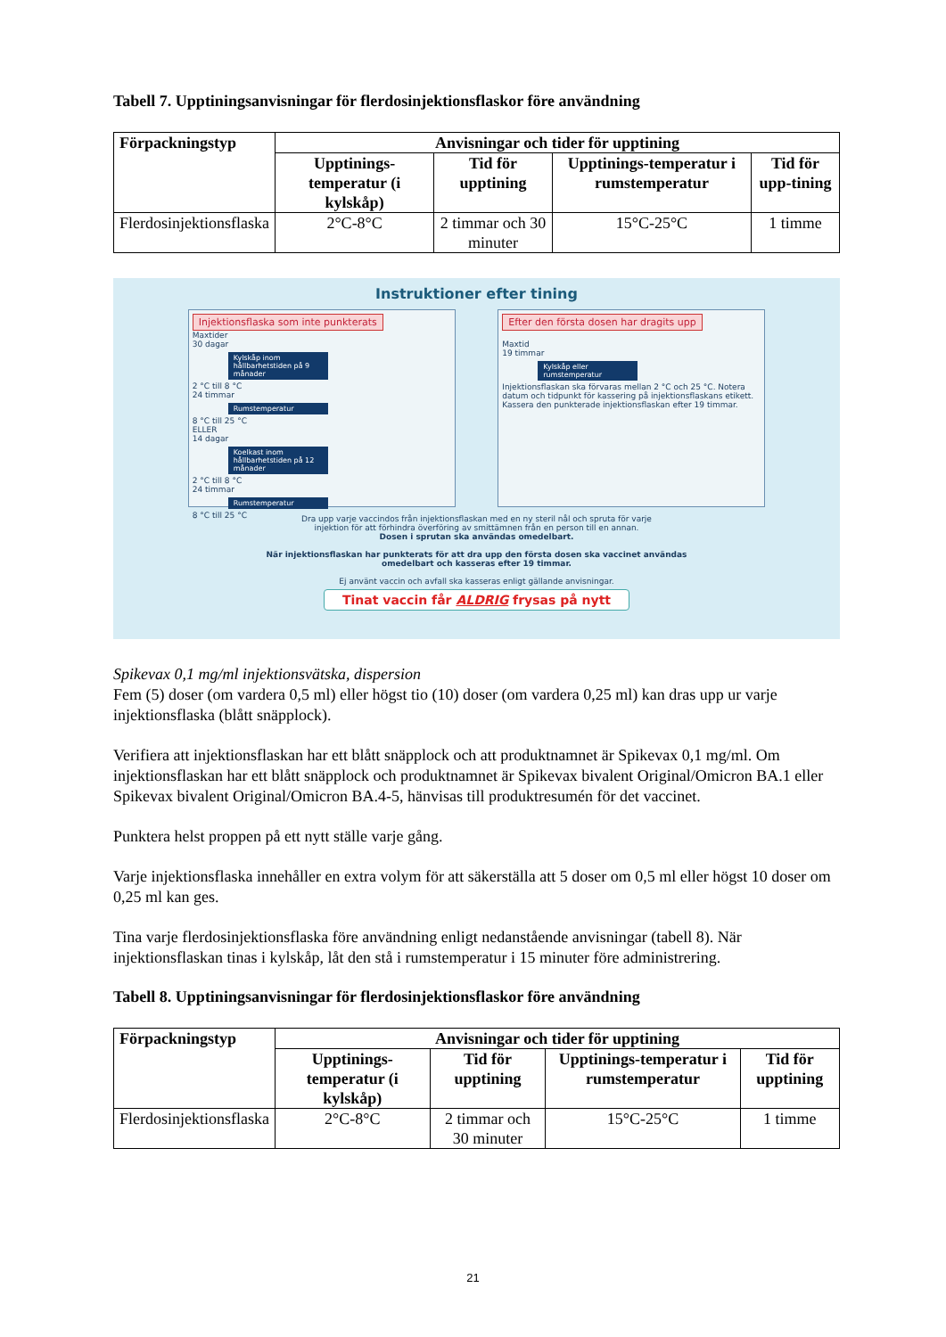Tabell 7. Upptiningsanvisningar för flerdosinjektionsflaskor före användning
| Förpackningstyp | Anvisningar och tider för upptining | | | |
| --- | --- | --- | --- | --- |
| | Upptinings-temperatur (i kylskåp) | Tid för upptining | Upptinings-temperatur i rumstemperatur | Tid för upp-tining |
| Flerdosinjektionsflaska | 2°C-8°C | 2 timmar och 30 minuter | 15°C-25°C | 1 timme |
Instruktioner efter tining
Injektionsflaska som inte punkterats
Maxtider
30 dagar
Kylskåp inom hållbarhetstiden på 9 månader
2 °C till 8 °C
24 timmar
Rumstemperatur
8 °C till 25 °C
ELLER
14 dagar
Koelkast inom hållbarhetstiden på 12 månader
2 °C till 8 °C
24 timmar
Rumstemperatur
8 °C till 25 °C
Efter den första dosen har dragits upp
Maxtid
19 timmar
Kylskåp eller rumstemperatur
Injektionsflaskan ska förvaras mellan 2 °C och 25 °C. Notera datum och tidpunkt för kassering på injektionsflaskans etikett.
Kassera den punkterade injektionsflaskan efter 19 timmar.
Dra upp varje vaccindos från injektionsflaskan med en ny steril nål och spruta för varje
injektion för att förhindra överföring av smittämnen från en person till en annan.
Dosen i sprutan ska användas omedelbart.
När injektionsflaskan har punkterats för att dra upp den första dosen ska vaccinet användas
omedelbart och kasseras efter 19 timmar.
Ej använt vaccin och avfall ska kasseras enligt gällande anvisningar.
Tinat vaccin får ALDRIG frysas på nytt
Spikevax 0,1 mg/ml injektionsvätska, dispersion
Fem (5) doser (om vardera 0,5 ml) eller högst tio (10) doser (om vardera 0,25 ml) kan dras upp ur varje injektionsflaska (blått snäpplock).
Verifiera att injektionsflaskan har ett blått snäpplock och att produktnamnet är Spikevax 0,1 mg/ml. Om injektionsflaskan har ett blått snäpplock och produktnamnet är Spikevax bivalent Original/Omicron BA.1 eller Spikevax bivalent Original/Omicron BA.4-5, hänvisas till produktresumén för det vaccinet.
Punktera helst proppen på ett nytt ställe varje gång.
Varje injektionsflaska innehåller en extra volym för att säkerställa att 5 doser om 0,5 ml eller högst 10 doser om 0,25 ml kan ges.
Tina varje flerdosinjektionsflaska före användning enligt nedanstående anvisningar (tabell 8). När injektionsflaskan tinas i kylskåp, låt den stå i rumstemperatur i 15 minuter före administrering.
Tabell 8. Upptiningsanvisningar för flerdosinjektionsflaskor före användning
| Förpackningstyp | Anvisningar och tider för upptining | | | |
| --- | --- | --- | --- | --- |
| | Upptinings-temperatur (i kylskåp) | Tid för upptining | Upptinings-temperatur i rumstemperatur | Tid för upptining |
| Flerdosinjektionsflaska | 2°C-8°C | 2 timmar och 30 minuter | 15°C-25°C | 1 timme |
21